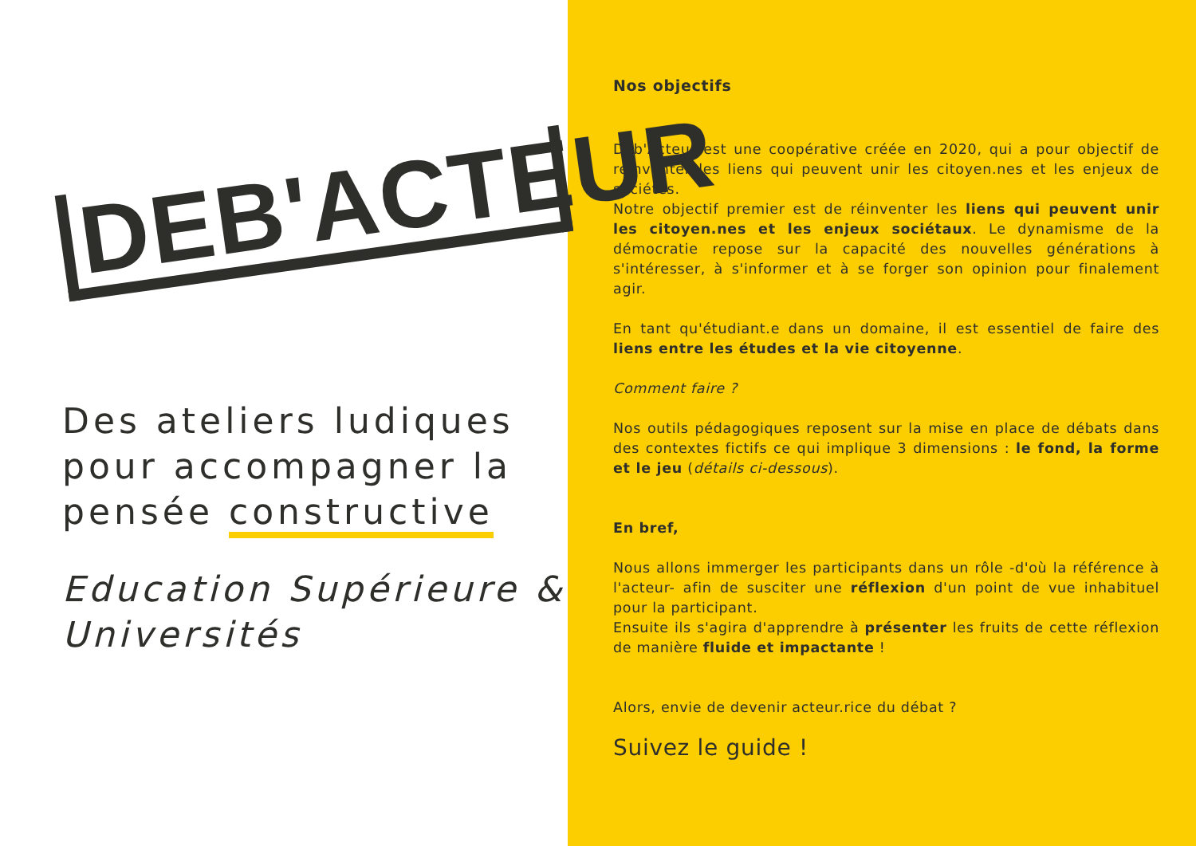DEB'ACTEUR
Des ateliers ludiques pour accompagner la pensée constructive
Education Supérieure & Universités
Nos objectifs
Déb'Acteur est une coopérative créée en 2020, qui a pour objectif de réinventer les liens qui peuvent unir les citoyen.nes et les enjeux de sociétés.
Notre objectif premier est de réinventer les liens qui peuvent unir les citoyen.nes et les enjeux sociétaux. Le dynamisme de la démocratie repose sur la capacité des nouvelles générations à s'intéresser, à s'informer et à se forger son opinion pour finalement agir.
En tant qu'étudiant.e dans un domaine, il est essentiel de faire des liens entre les études et la vie citoyenne.
Comment faire ?
Nos outils pédagogiques reposent sur la mise en place de débats dans des contextes fictifs ce qui implique 3 dimensions : le fond, la forme et le jeu (détails ci-dessous).
En bref,
Nous allons immerger les participants dans un rôle -d'où la référence à l'acteur- afin de susciter une réflexion d'un point de vue inhabituel pour la participant.
Ensuite ils s'agira d'apprendre à présenter les fruits de cette réflexion de manière fluide et impactante !
Alors, envie de devenir acteur.rice du débat ?
Suivez le guide !